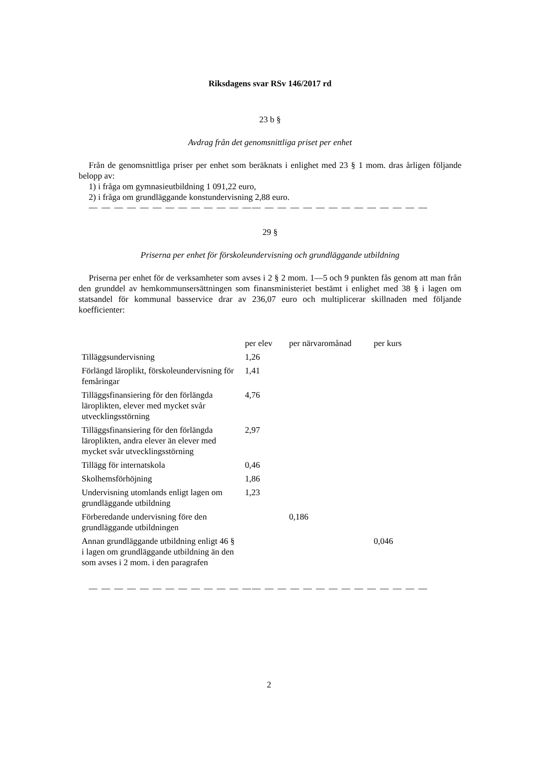Riksdagens svar RSv 146/2017 rd
23 b §
Avdrag från det genomsnittliga priset per enhet
Från de genomsnittliga priser per enhet som beräknats i enlighet med 23 § 1 mom. dras årligen följande belopp av:
1) i fråga om gymnasieutbildning 1 091,22 euro,
2) i fråga om grundläggande konstundervisning 2,88 euro.
— — — — — — — — — — — — —— — — — — — — — — — — — — —
29 §
Priserna per enhet för förskoleundervisning och grundläggande utbildning
Priserna per enhet för de verksamheter som avses i 2 § 2 mom. 1—5 och 9 punkten fås genom att man från den grunddel av hemkommunsersättningen som finansministeriet bestämt i enlighet med 38 § i lagen om statsandel för kommunal basservice drar av 236,07 euro och multiplicerar skillnaden med följande koefficienter:
| | per elev | per närvaromånad | per kurs |
| --- | --- | --- | --- |
| Tilläggsundervisning | 1,26 | | |
| Förlängd läroplikt, förskoleundervisning för femåringar | 1,41 | | |
| Tilläggsfinansiering för den förlängda läroplikten, elever med mycket svår utvecklingsstörning | 4,76 | | |
| Tilläggsfinansiering för den förlängda läroplikten, andra elever än elever med mycket svår utvecklingsstörning | 2,97 | | |
| Tillägg för internatskola | 0,46 | | |
| Skolhemsförhöjning | 1,86 | | |
| Undervisning utomlands enligt lagen om grundläggande utbildning | 1,23 | | |
| Förberedande undervisning före den grundläggande utbildningen | | 0,186 | |
| Annan grundläggande utbildning enligt 46 § i lagen om grundläggande utbildning än den som avses i 2 mom. i den paragrafen | | | 0,046 |
— — — — — — — — — — — — —— — — — — — — — — — — — — —
2